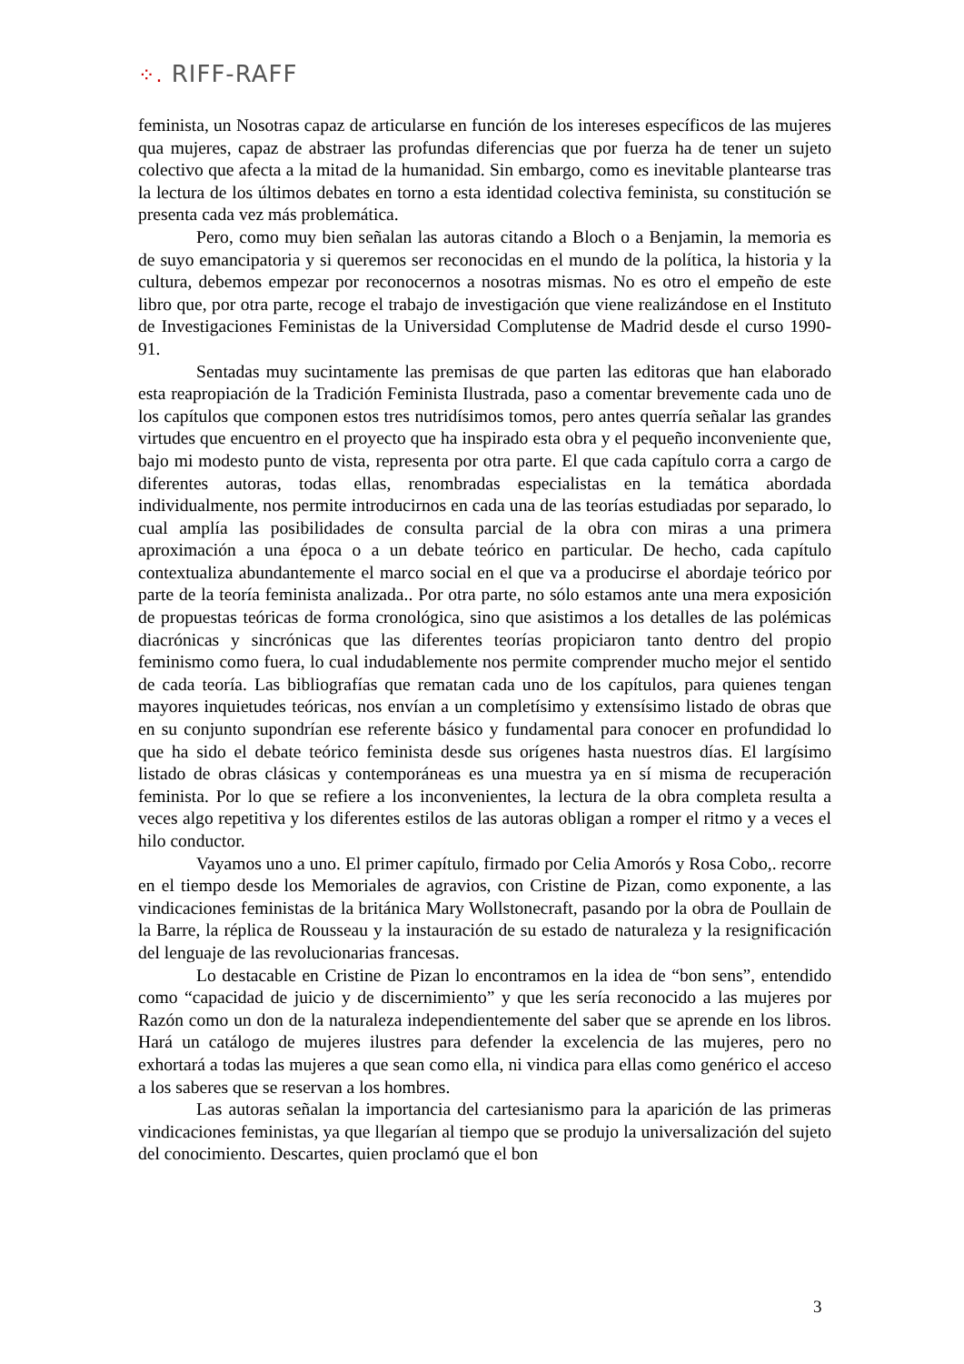⁘. RIFF-RAFF
feminista, un Nosotras capaz de articularse en función de los intereses específicos de las mujeres qua mujeres, capaz de abstraer las profundas diferencias que por fuerza ha de tener un sujeto colectivo que afecta a la mitad de la humanidad. Sin embargo, como es inevitable plantearse tras la lectura de los últimos debates en torno a esta identidad colectiva feminista, su constitución se presenta cada vez más problemática.
Pero, como muy bien señalan las autoras citando a Bloch o a Benjamin, la memoria es de suyo emancipatoria y si queremos ser reconocidas en el mundo de la política, la historia y la cultura, debemos empezar por reconocernos a nosotras mismas. No es otro el empeño de este libro que, por otra parte, recoge el trabajo de investigación que viene realizándose en el Instituto de Investigaciones Feministas de la Universidad Complutense de Madrid desde el curso 1990-91.
Sentadas muy sucintamente las premisas de que parten las editoras que han elaborado esta reapropiación de la Tradición Feminista Ilustrada, paso a comentar brevemente cada uno de los capítulos que componen estos tres nutridísimos tomos, pero antes querría señalar las grandes virtudes que encuentro en el proyecto que ha inspirado esta obra y el pequeño inconveniente que, bajo mi modesto punto de vista, representa por otra parte. El que cada capítulo corra a cargo de diferentes autoras, todas ellas, renombradas especialistas en la temática abordada individualmente, nos permite introducirnos en cada una de las teorías estudiadas por separado, lo cual amplía las posibilidades de consulta parcial de la obra con miras a una primera aproximación a una época o a un debate teórico en particular. De hecho, cada capítulo contextualiza abundantemente el marco social en el que va a producirse el abordaje teórico por parte de la teoría feminista analizada.. Por otra parte, no sólo estamos ante una mera exposición de propuestas teóricas de forma cronológica, sino que asistimos a los detalles de las polémicas diacrónicas y sincrónicas que las diferentes teorías propiciaron tanto dentro del propio feminismo como fuera, lo cual indudablemente nos permite comprender mucho mejor el sentido de cada teoría. Las bibliografías que rematan cada uno de los capítulos, para quienes tengan mayores inquietudes teóricas, nos envían a un completísimo y extensísimo listado de obras que en su conjunto supondrían ese referente básico y fundamental para conocer en profundidad lo que ha sido el debate teórico feminista desde sus orígenes hasta nuestros días. El largísimo listado de obras clásicas y contemporáneas es una muestra ya en sí misma de recuperación feminista. Por lo que se refiere a los inconvenientes, la lectura de la obra completa resulta a veces algo repetitiva y los diferentes estilos de las autoras obligan a romper el ritmo y a veces el hilo conductor.
Vayamos uno a uno. El primer capítulo, firmado por Celia Amorós y Rosa Cobo,. recorre en el tiempo desde los Memoriales de agravios, con Cristine de Pizan, como exponente, a las vindicaciones feministas de la británica Mary Wollstonecraft, pasando por la obra de Poullain de la Barre, la réplica de Rousseau y la instauración de su estado de naturaleza y la resignificación del lenguaje de las revolucionarias francesas.
Lo destacable en Cristine de Pizan lo encontramos en la idea de “bon sens”, entendido como “capacidad de juicio y de discernimiento” y que les sería reconocido a las mujeres por Razón como un don de la naturaleza independientemente del saber que se aprende en los libros. Hará un catálogo de mujeres ilustres para defender la excelencia de las mujeres, pero no exhortará a todas las mujeres a que sean como ella, ni vindica para ellas como genérico el acceso a los saberes que se reservan a los hombres.
Las autoras señalan la importancia del cartesianismo para la aparición de las primeras vindicaciones feministas, ya que llegarían al tiempo que se produjo la universalización del sujeto del conocimiento. Descartes, quien proclamó que el bon
3